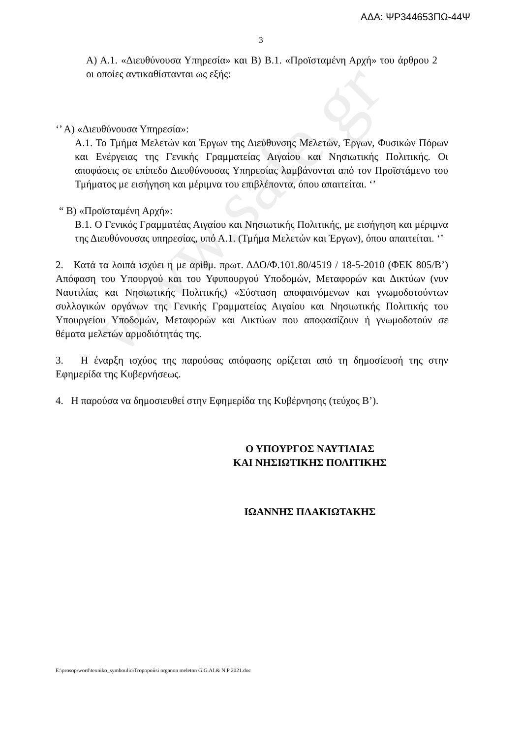www.safe.gr
ΑΔΑ: ΨΡ344653ΠΩ-44Ψ
3
Α) Α.1. «Διευθύνουσα Υπηρεσία» και Β) Β.1. «Προϊσταμένη Αρχή» του άρθρου 2 οι οποίες αντικαθίστανται ως εξής:
‘’ Α) «Διευθύνουσα Υπηρεσία»:
Α.1. Το Τμήμα Μελετών και Έργων της Διεύθυνσης Μελετών, Έργων, Φυσικών Πόρων και Ενέργειας της Γενικής Γραμματείας Αιγαίου και Νησιωτικής Πολιτικής. Οι αποφάσεις σε επίπεδο Διευθύνουσας Υπηρεσίας λαμβάνονται από τον Προϊστάμενο του Τμήματος με εισήγηση και μέριμνα του επιβλέποντα, όπου απαιτείται. ‘’
“ Β) «Προϊσταμένη Αρχή»:
Β.1. Ο Γενικός Γραμματέας Αιγαίου και Νησιωτικής Πολιτικής, με εισήγηση και μέριμνα της Διευθύνουσας υπηρεσίας, υπό Α.1. (Τμήμα Μελετών και Έργων), όπου απαιτείται. ‘’
2. Κατά τα λοιπά ισχύει η με αρίθμ. πρωτ. ΔΔΟ/Φ.101.80/4519 / 18-5-2010 (ΦΕΚ 805/Β’) Απόφαση του Υπουργού και του Υφυπουργού Υποδομών, Μεταφορών και Δικτύων (νυν Ναυτιλίας και Νησιωτικής Πολιτικής) «Σύσταση αποφαινόμενων και γνωμοδοτούντων συλλογικών οργάνων της Γενικής Γραμματείας Αιγαίου και Νησιωτικής Πολιτικής του Υπουργείου Υποδομών, Μεταφορών και Δικτύων που αποφασίζουν ή γνωμοδοτούν σε θέματα μελετών αρμοδιότητάς της.
3. Η έναρξη ισχύος της παρούσας απόφασης ορίζεται από τη δημοσίευσή της στην Εφημερίδα της Κυβερνήσεως.
4. Η παρούσα να δημοσιευθεί στην Εφημερίδα της Κυβέρνησης (τεύχος Β’).
Ο ΥΠΟΥΡΓΟΣ ΝΑΥΤΙΛΙΑΣ
ΚΑΙ ΝΗΣΙΩΤΙΚΗΣ ΠΟΛΙΤΙΚΗΣ
ΙΩΑΝΝΗΣ ΠΛΑΚΙΩΤΑΚΗΣ
E:\prosop\word\texniko_symboulio\Tropopoiisi organon meleton G.G.AI.& N.P 2021.doc